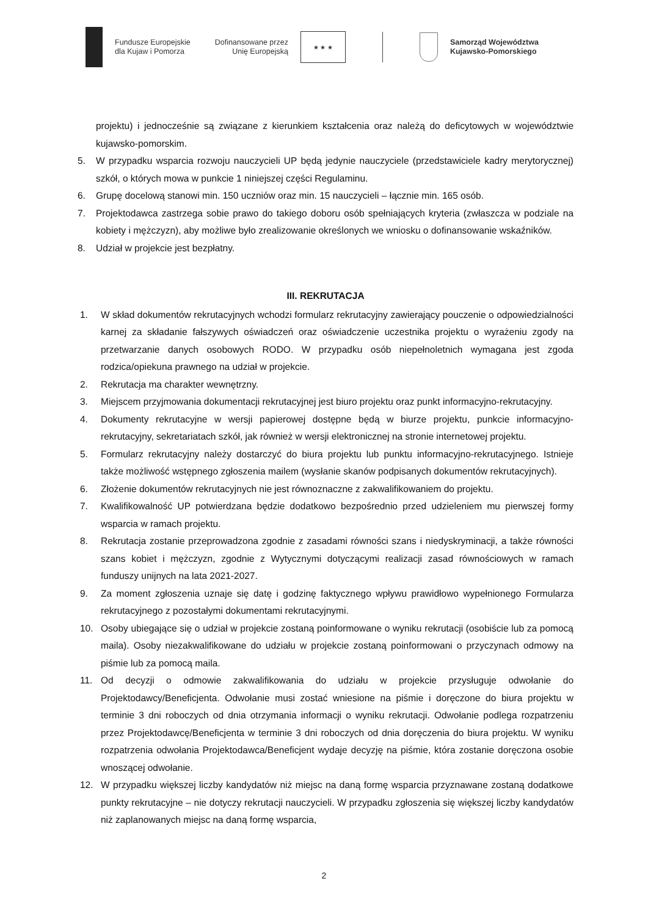Fundusze Europejskie
dla Kujaw i Pomorza
Dofinansowane przez
Unię Europejską
★ ★ ★
Samorząd Województwa
Kujawsko-Pomorskiego
projektu) i jednocześnie są związane z kierunkiem kształcenia oraz należą do deficytowych w województwie kujawsko-pomorskim.
5. W przypadku wsparcia rozwoju nauczycieli UP będą jedynie nauczyciele (przedstawiciele kadry merytorycznej) szkół, o których mowa w punkcie 1 niniejszej części Regulaminu.
6. Grupę docelową stanowi min. 150 uczniów oraz min. 15 nauczycieli – łącznie min. 165 osób.
7. Projektodawca zastrzega sobie prawo do takiego doboru osób spełniających kryteria (zwłaszcza w podziale na kobiety i mężczyzn), aby możliwe było zrealizowanie określonych we wniosku o dofinansowanie wskaźników.
8. Udział w projekcie jest bezpłatny.
III. REKRUTACJA
1. W skład dokumentów rekrutacyjnych wchodzi formularz rekrutacyjny zawierający pouczenie o odpowiedzialności karnej za składanie fałszywych oświadczeń oraz oświadczenie uczestnika projektu o wyrażeniu zgody na przetwarzanie danych osobowych RODO. W przypadku osób niepełnoletnich wymagana jest zgoda rodzica/opiekuna prawnego na udział w projekcie.
2. Rekrutacja ma charakter wewnętrzny.
3. Miejscem przyjmowania dokumentacji rekrutacyjnej jest biuro projektu oraz punkt informacyjno-rekrutacyjny.
4. Dokumenty rekrutacyjne w wersji papierowej dostępne będą w biurze projektu, punkcie informacyjno-rekrutacyjny, sekretariatach szkół, jak również w wersji elektronicznej na stronie internetowej projektu.
5. Formularz rekrutacyjny należy dostarczyć do biura projektu lub punktu informacyjno-rekrutacyjnego. Istnieje także możliwość wstępnego zgłoszenia mailem (wysłanie skanów podpisanych dokumentów rekrutacyjnych).
6. Złożenie dokumentów rekrutacyjnych nie jest równoznaczne z zakwalifikowaniem do projektu.
7. Kwalifikowalność UP potwierdzana będzie dodatkowo bezpośrednio przed udzieleniem mu pierwszej formy wsparcia w ramach projektu.
8. Rekrutacja zostanie przeprowadzona zgodnie z zasadami równości szans i niedyskryminacji, a także równości szans kobiet i mężczyzn, zgodnie z Wytycznymi dotyczącymi realizacji zasad równościowych w ramach funduszy unijnych na lata 2021-2027.
9. Za moment zgłoszenia uznaje się datę i godzinę faktycznego wpływu prawidłowo wypełnionego Formularza rekrutacyjnego z pozostałymi dokumentami rekrutacyjnymi.
10. Osoby ubiegające się o udział w projekcie zostaną poinformowane o wyniku rekrutacji (osobiście lub za pomocą maila). Osoby niezakwalifikowane do udziału w projekcie zostaną poinformowani o przyczynach odmowy na piśmie lub za pomocą maila.
11. Od decyzji o odmowie zakwalifikowania do udziału w projekcie przysługuje odwołanie do Projektodawcy/Beneficjenta. Odwołanie musi zostać wniesione na piśmie i doręczone do biura projektu w terminie 3 dni roboczych od dnia otrzymania informacji o wyniku rekrutacji. Odwołanie podlega rozpatrzeniu przez Projektodawcę/Beneficjenta w terminie 3 dni roboczych od dnia doręczenia do biura projektu. W wyniku rozpatrzenia odwołania Projektodawca/Beneficjent wydaje decyzję na piśmie, która zostanie doręczona osobie wnoszącej odwołanie.
12. W przypadku większej liczby kandydatów niż miejsc na daną formę wsparcia przyznawane zostaną dodatkowe punkty rekrutacyjne – nie dotyczy rekrutacji nauczycieli. W przypadku zgłoszenia się większej liczby kandydatów niż zaplanowanych miejsc na daną formę wsparcia,
2